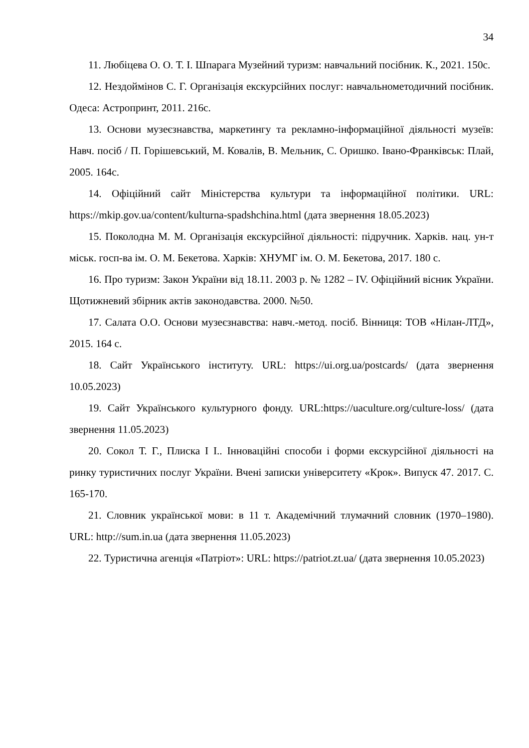34
11. Любіцева О. О. Т. І. Шпарага Музейний туризм: навчальний посібник. К., 2021. 150с.
12. Нездоймінов С. Г. Організація екскурсійних послуг: навчальнометодичний посібник. Одеса: Астропринт, 2011. 216с.
13. Основи музеєзнавства, маркетингу та рекламно-інформаційної діяльності музеїв: Навч. посіб / П. Горішевський, М. Ковалів, В. Мельник, С. Оришко. Івано-Франківськ: Плай, 2005. 164с.
14. Офіційний сайт Міністерства культури та інформаційної політики. URL: https://mkip.gov.ua/content/kulturna-spadshchina.html (дата звернення 18.05.2023)
15. Поколодна М. М. Організація екскурсійної діяльності: підручник. Харків. нац. ун-т міськ. госп-ва ім. О. М. Бекетова. Харків: ХНУМГ ім. О. М. Бекетова, 2017. 180 с.
16. Про туризм: Закон України від 18.11. 2003 р. № 1282 – IV. Офіційний вісник України. Щотижневий збірник актів законодавства. 2000. №50.
17. Салата О.О. Основи музеєзнавства: навч.-метод. посіб. Вінниця: ТОВ «Нілан-ЛТД», 2015. 164 с.
18. Сайт Українського інституту. URL: https://ui.org.ua/postcards/ (дата звернення 10.05.2023)
19. Сайт Українського культурного фонду. URL:https://uaculture.org/culture-loss/ (дата звернення 11.05.2023)
20. Сокол Т. Г., Плиска І І.. Інноваційні способи і форми екскурсійної діяльності на ринку туристичних послуг України. Вчені записки університету «Крок». Випуск 47. 2017. С. 165-170.
21. Словник української мови: в 11 т. Академічний тлумачний словник (1970–1980). URL: http://sum.in.ua (дата звернення 11.05.2023)
22. Туристична агенція «Патріот»: URL: https://patriot.zt.ua/ (дата звернення 10.05.2023)